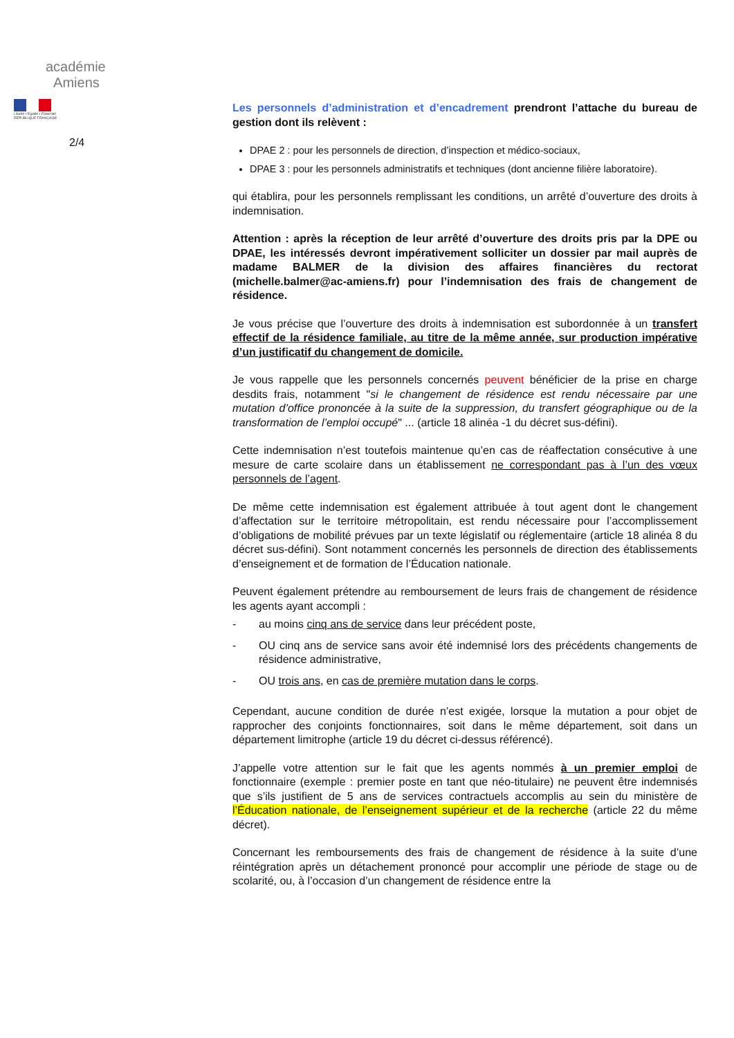académie
Amiens
Liberté • Égalité • Fraternité
RÉPUBLIQUE FRANÇAISE
2/4
Les personnels d’administration et d’encadrement prendront l’attache du bureau de gestion dont ils relèvent :
DPAE 2 : pour les personnels de direction, d’inspection et médico-sociaux,
DPAE 3 : pour les personnels administratifs et techniques (dont ancienne filière laboratoire).
qui établira, pour les personnels remplissant les conditions, un arrêté d’ouverture des droits à indemnisation.
Attention : après la réception de leur arrêté d’ouverture des droits pris par la DPE ou DPAE, les intéressés devront impérativement solliciter un dossier par mail auprès de madame BALMER de la division des affaires financières du rectorat (michelle.balmer@ac-amiens.fr) pour l’indemnisation des frais de changement de résidence.
Je vous précise que l’ouverture des droits à indemnisation est subordonnée à un transfert effectif de la résidence familiale, au titre de la même année, sur production impérative d’un justificatif du changement de domicile.
Je vous rappelle que les personnels concernés peuvent bénéficier de la prise en charge desdits frais, notamment "si le changement de résidence est rendu nécessaire par une mutation d’office prononcée à la suite de la suppression, du transfert géographique ou de la transformation de l’emploi occupé" ... (article 18 alinéa -1 du décret sus-défini).
Cette indemnisation n’est toutefois maintenue qu’en cas de réaffectation consécutive à une mesure de carte scolaire dans un établissement ne correspondant pas à l’un des vœux personnels de l’agent.
De même cette indemnisation est également attribuée à tout agent dont le changement d’affectation sur le territoire métropolitain, est rendu nécessaire pour l’accomplissement d’obligations de mobilité prévues par un texte législatif ou réglementaire (article 18 alinéa 8 du décret sus-défini). Sont notamment concernés les personnels de direction des établissements d’enseignement et de formation de l’Éducation nationale.
Peuvent également prétendre au remboursement de leurs frais de changement de résidence les agents ayant accompli :
- au moins cinq ans de service dans leur précédent poste,
- OU cinq ans de service sans avoir été indemnisé lors des précédents changements de résidence administrative,
- OU trois ans, en cas de première mutation dans le corps.
Cependant, aucune condition de durée n’est exigée, lorsque la mutation a pour objet de rapprocher des conjoints fonctionnaires, soit dans le même département, soit dans un département limitrophe (article 19 du décret ci-dessus référencé).
J’appelle votre attention sur le fait que les agents nommés à un premier emploi de fonctionnaire (exemple : premier poste en tant que néo-titulaire) ne peuvent être indemnisés que s’ils justifient de 5 ans de services contractuels accomplis au sein du ministère de l’Éducation nationale, de l’enseignement supérieur et de la recherche (article 22 du même décret).
Concernant les remboursements des frais de changement de résidence à la suite d’une réintégration après un détachement prononcé pour accomplir une période de stage ou de scolarité, ou, à l’occasion d’un changement de résidence entre la